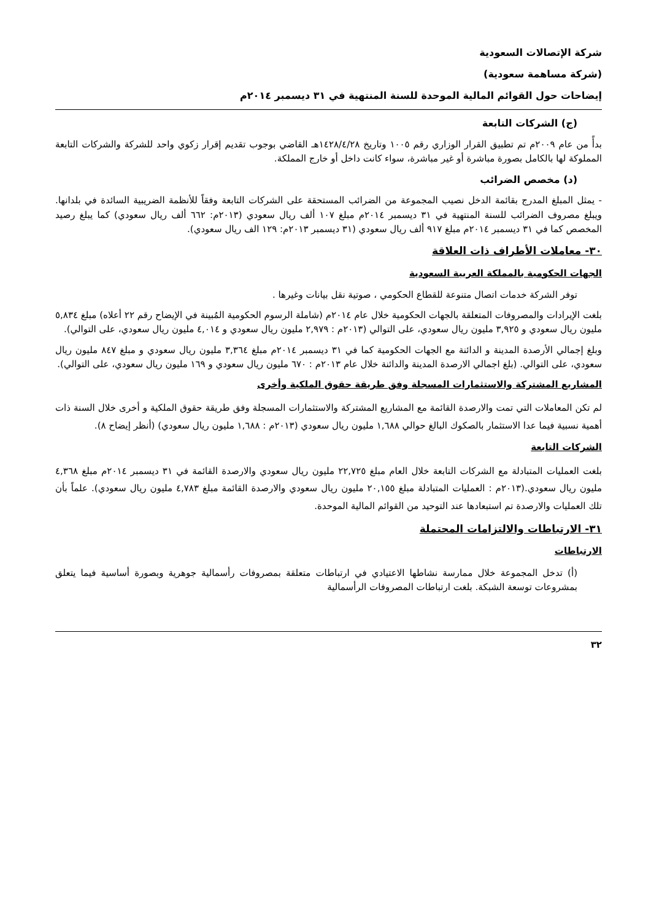شركة الإتصالات السعودية
(شركة مساهمة سعودية)
إيضاحات حول القوائم المالية الموحدة للسنة المنتهية في ٣١ ديسمبر ٢٠١٤م
(ج) الشركات التابعة
بدأً من عام ٢٠٠٩م تم تطبيق القرار الوزاري رقم ١٠٠٥ وتاريخ ١٤٢٨/٤/٢٨هـ القاضي بوجوب تقديم إقرار زكوي واحد للشركة والشركات التابعة المملوكة لها بالكامل بصورة مباشرة أو غير مباشرة، سواء كانت داخل أو خارج المملكة.
(د) مخصص الضرائب
- يمثل المبلغ المدرج بقائمة الدخل نصيب المجموعة من الضرائب المستحقة على الشركات التابعة وفقاً للأنظمة الضريبية السائدة في بلدانها. ويبلغ مصروف الضرائب للسنة المنتهية في ٣١ ديسمبر ٢٠١٤م مبلغ ١٠٧ ألف ريال سعودي (٢٠١٣م: ٦٦٢ ألف ريال سعودي) كما يبلغ رصيد المخصص كما في ٣١ ديسمبر ٢٠١٤م مبلغ ٩١٧ ألف ريال سعودي (٣١ ديسمبر ٢٠١٣م: ١٢٩ الف ريال سعودي).
٣٠- معاملات الأطراف ذات العلاقة
الجهات الحكومية بالمملكة العربية السعودية
توفر الشركة خدمات اتصال متنوعة للقطاع الحكومي ، صوتية نقل بيانات وغيرها .
بلغت الإيرادات والمصروفات المتعلقة بالجهات الحكومية خلال عام ٢٠١٤م (شاملة الرسوم الحكومية المُبينة في الإيضاح رقم ٢٢ أعلاه) مبلغ ٥,٨٣٤ مليون ريال سعودي و ٣,٩٢٥ مليون ريال سعودي، على التوالي (٢٠١٣م : ٢,٩٧٩ مليون ريال سعودي و ٤,٠١٤ مليون ريال سعودي، على التوالي).
وبلغ إجمالي الأرصدة المدينة و الدائنة مع الجهات الحكومية كما في ٣١ ديسمبر ٢٠١٤م مبلغ ٣,٣٦٤ مليون ريال سعودي و مبلغ ٨٤٧ مليون ريال سعودي، على التوالي. (بلغ اجمالي الارصدة المدينة والدائنة خلال عام ٢٠١٣م : ٦٧٠ مليون ريال سعودي و ١٦٩ مليون ريال سعودي، على التوالي).
المشاريع المشتركة والاستثمارات المسجلة وفق طريقة حقوق الملكية وأخرى
لم تكن المعاملات التي تمت والارصدة القائمة مع المشاريع المشتركة والاستثمارات المسجلة وفق طريقة حقوق الملكية و أخرى خلال السنة ذات أهمية نسبية فيما عدا الاستثمار بالصكوك البالغ حوالي ١,٦٨٨ مليون ريال سعودي (٢٠١٣م : ١,٦٨٨ مليون ريال سعودي) (أنظر إيضاح ٨).
الشركات التابعة
بلغت العمليات المتبادلة مع الشركات التابعة خلال العام مبلغ ٢٢,٧٢٥ مليون ريال سعودي والارصدة القائمة في ٣١ ديسمبر ٢٠١٤م مبلغ ٤,٣٦٨ مليون ريال سعودي.(٢٠١٣م : العمليات المتبادلة مبلغ ٢٠,١٥٥ مليون ريال سعودي والارصدة القائمة مبلغ ٤,٧٨٣ مليون ريال سعودي). علماً بأن تلك العمليات والارصدة تم استبعادها عند التوحيد من القوائم المالية الموحدة.
٣١- الارتباطات والالتزامات المحتملة
الارتباطات
(أ) تدخل المجموعة خلال ممارسة نشاطها الاعتيادي في ارتباطات متعلقة بمصروفات رأسمالية جوهرية وبصورة أساسية فيما يتعلق بمشروعات توسعة الشبكة. بلغت ارتباطات المصروفات الرأسمالية
٣٢